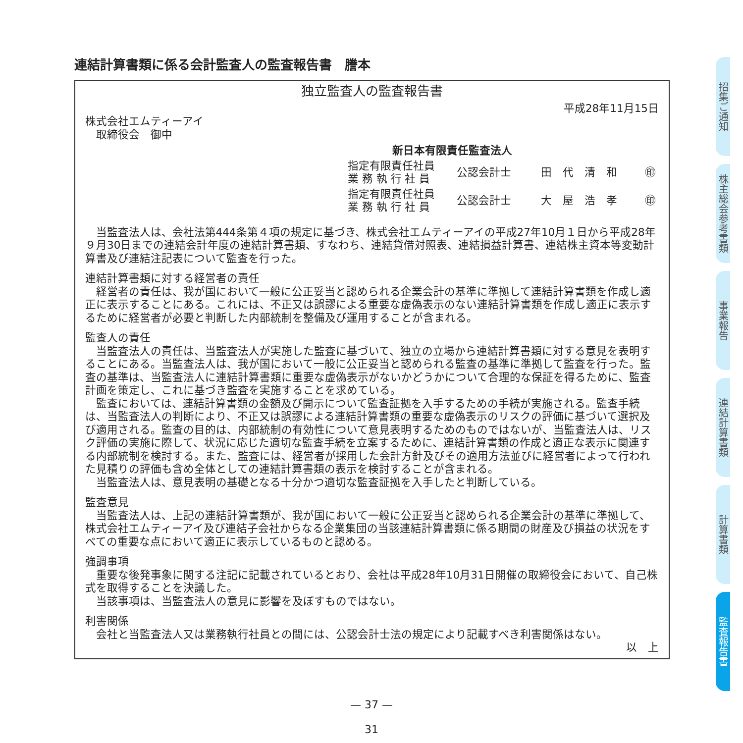連結計算書類に係る会計監査人の監査報告書　謄本
独立監査人の監査報告書
平成28年11月15日
株式会社エムティーアイ
　取締役会　御中
新日本有限責任監査法人
指定有限責任社員
業 務 執 行 社 員
公認会計士
田　代　清　和
㊞
指定有限責任社員
業 務 執 行 社 員
公認会計士
大　屋　浩　孝
㊞
当監査法人は、会社法第444条第４項の規定に基づき、株式会社エムティーアイの平成27年10月１日から平成28年９月30日までの連結会計年度の連結計算書類、すなわち、連結貸借対照表、連結損益計算書、連結株主資本等変動計算書及び連結注記表について監査を行った。
連結計算書類に対する経営者の責任
経営者の責任は、我が国において一般に公正妥当と認められる企業会計の基準に準拠して連結計算書類を作成し適正に表示することにある。これには、不正又は誤謬による重要な虚偽表示のない連結計算書類を作成し適正に表示するために経営者が必要と判断した内部統制を整備及び運用することが含まれる。
監査人の責任
当監査法人の責任は、当監査法人が実施した監査に基づいて、独立の立場から連結計算書類に対する意見を表明することにある。当監査法人は、我が国において一般に公正妥当と認められる監査の基準に準拠して監査を行った。監査の基準は、当監査法人に連結計算書類に重要な虚偽表示がないかどうかについて合理的な保証を得るために、監査計画を策定し、これに基づき監査を実施することを求めている。
監査においては、連結計算書類の金額及び開示について監査証拠を入手するための手続が実施される。監査手続は、当監査法人の判断により、不正又は誤謬による連結計算書類の重要な虚偽表示のリスクの評価に基づいて選択及び適用される。監査の目的は、内部統制の有効性について意見表明するためのものではないが、当監査法人は、リスク評価の実施に際して、状況に応じた適切な監査手続を立案するために、連結計算書類の作成と適正な表示に関連する内部統制を検討する。また、監査には、経営者が採用した会計方針及びその適用方法並びに経営者によって行われた見積りの評価も含め全体としての連結計算書類の表示を検討することが含まれる。
当監査法人は、意見表明の基礎となる十分かつ適切な監査証拠を入手したと判断している。
監査意見
当監査法人は、上記の連結計算書類が、我が国において一般に公正妥当と認められる企業会計の基準に準拠して、株式会社エムティーアイ及び連結子会社からなる企業集団の当該連結計算書類に係る期間の財産及び損益の状況をすべての重要な点において適正に表示しているものと認める。
強調事項
重要な後発事象に関する注記に記載されているとおり、会社は平成28年10月31日開催の取締役会において、自己株式を取得することを決議した。
当該事項は、当監査法人の意見に影響を及ぼすものではない。
利害関係
会社と当監査法人又は業務執行社員との間には、公認会計士法の規定により記載すべき利害関係はない。
以　上
招集ご通知
株主総会参考書類
事業報告
連結計算書類
計算書類
監査報告書
— 37 —
31